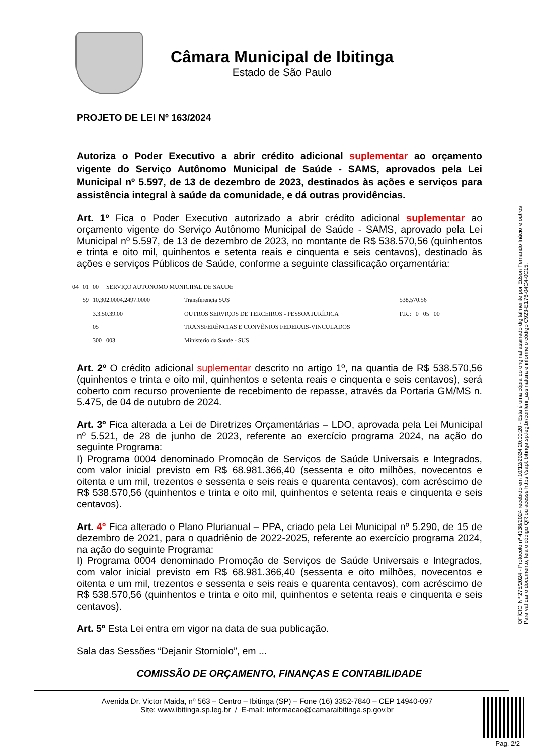Câmara Municipal de Ibitinga
Estado de São Paulo
PROJETO DE LEI Nº 163/2024
Autoriza o Poder Executivo a abrir crédito adicional suplementar ao orçamento vigente do Serviço Autônomo Municipal de Saúde - SAMS, aprovados pela Lei Municipal nº 5.597, de 13 de dezembro de 2023, destinados às ações e serviços para assistência integral à saúde da comunidade, e dá outras providências.
Art. 1º Fica o Poder Executivo autorizado a abrir crédito adicional suplementar ao orçamento vigente do Serviço Autônomo Municipal de Saúde - SAMS, aprovado pela Lei Municipal nº 5.597, de 13 de dezembro de 2023, no montante de R$ 538.570,56 (quinhentos e trinta e oito mil, quinhentos e setenta reais e cinquenta e seis centavos), destinado às ações e serviços Públicos de Saúde, conforme a seguinte classificação orçamentária:
| 04 | 01 | 00 SERVIÇO AUTONOMO MUNICIPAL DE SAUDE | | |
| | 59 | 10.302.0004.2497.0000 | Transferencia SUS | 538.570,56 |
| | | 3.3.50.39.00 | OUTROS SERVIÇOS DE TERCEIROS - PESSOA JURÍDICA | F.R.: 0 05 00 |
| | | 05 | TRANSFERÊNCIAS E CONVÊNIOS FEDERAIS-VINCULADOS | |
| | | 300 003 | Ministerio da Saude - SUS | |
Art. 2º O crédito adicional suplementar descrito no artigo 1º, na quantia de R$ 538.570,56 (quinhentos e trinta e oito mil, quinhentos e setenta reais e cinquenta e seis centavos), será coberto com recurso proveniente de recebimento de repasse, através da Portaria GM/MS n. 5.475, de 04 de outubro de 2024.
Art. 3º Fica alterada a Lei de Diretrizes Orçamentárias – LDO, aprovada pela Lei Municipal nº 5.521, de 28 de junho de 2023, referente ao exercício programa 2024, na ação do seguinte Programa:
I) Programa 0004 denominado Promoção de Serviços de Saúde Universais e Integrados, com valor inicial previsto em R$ 68.981.366,40 (sessenta e oito milhões, novecentos e oitenta e um mil, trezentos e sessenta e seis reais e quarenta centavos), com acréscimo de R$ 538.570,56 (quinhentos e trinta e oito mil, quinhentos e setenta reais e cinquenta e seis centavos).
Art. 4º Fica alterado o Plano Plurianual – PPA, criado pela Lei Municipal nº 5.290, de 15 de dezembro de 2021, para o quadriênio de 2022-2025, referente ao exercício programa 2024, na ação do seguinte Programa:
I) Programa 0004 denominado Promoção de Serviços de Saúde Universais e Integrados, com valor inicial previsto em R$ 68.981.366,40 (sessenta e oito milhões, novecentos e oitenta e um mil, trezentos e sessenta e seis reais e quarenta centavos), com acréscimo de R$ 538.570,56 (quinhentos e trinta e oito mil, quinhentos e setenta reais e cinquenta e seis centavos).
Art. 5º Esta Lei entra em vigor na data de sua publicação.
Sala das Sessões “Dejanir Storniolo”, em ...
COMISSÃO DE ORÇAMENTO, FINANÇAS E CONTABILIDADE
Avenida Dr. Victor Maida, nº 563 – Centro – Ibitinga (SP) – Fone (16) 3352-7840 – CEP 14940-097
Site: www.ibitinga.sp.leg.br / E-mail: informacao@camaraibitinga.sp.gov.br
OFÍCIO Nº 275/2024 - Protocolo nº 4138/2024 recebido em 10/12/2024 20:00:20 - Esta é uma cópia do original assinado digitalmente por Edson Fernando Inácio e outros
Para validar o documento, leia o código QR ou acesse https://sapl.ibitinga.sp.leg.br/conferir_assinatura e informe o código C923-E176-04C4-0C15.
Pag. 2/2